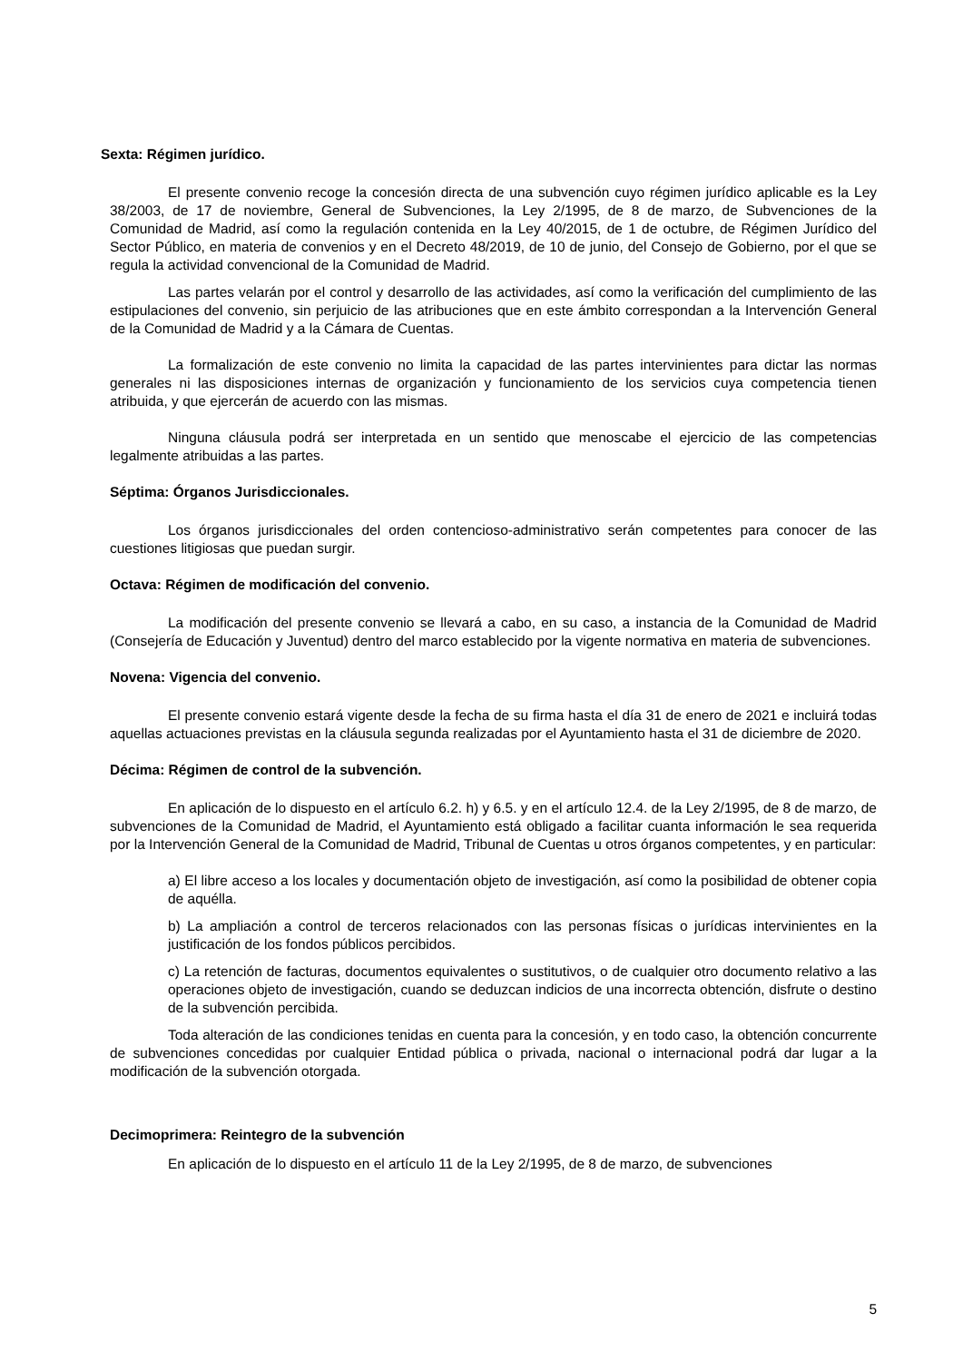Sexta: Régimen jurídico.
El presente convenio recoge la concesión directa de una subvención cuyo régimen jurídico aplicable es la Ley 38/2003, de 17 de noviembre, General de Subvenciones, la Ley 2/1995, de 8 de marzo, de Subvenciones de la Comunidad de Madrid, así como la regulación contenida en la Ley 40/2015, de 1 de octubre, de Régimen Jurídico del Sector Público, en materia de convenios y en el Decreto 48/2019, de 10 de junio, del Consejo de Gobierno, por el que se regula la actividad convencional de la Comunidad de Madrid.
Las partes velarán por el control y desarrollo de las actividades, así como la verificación del cumplimiento de las estipulaciones del convenio, sin perjuicio de las atribuciones que en este ámbito correspondan a la Intervención General de la Comunidad de Madrid y a la Cámara de Cuentas.
La formalización de este convenio no limita la capacidad de las partes intervinientes para dictar las normas generales ni las disposiciones internas de organización y funcionamiento de los servicios cuya competencia tienen atribuida, y que ejercerán de acuerdo con las mismas.
Ninguna cláusula podrá ser interpretada en un sentido que menoscabe el ejercicio de las competencias legalmente atribuidas a las partes.
Séptima: Órganos Jurisdiccionales.
Los órganos jurisdiccionales del orden contencioso-administrativo serán competentes para conocer de las cuestiones litigiosas que puedan surgir.
Octava: Régimen de modificación del convenio.
La modificación del presente convenio se llevará a cabo, en su caso, a instancia de la Comunidad de Madrid (Consejería de Educación y Juventud) dentro del marco establecido por la vigente normativa en materia de subvenciones.
Novena: Vigencia del convenio.
El presente convenio estará vigente desde la fecha de su firma hasta el día 31 de enero de 2021 e incluirá todas aquellas actuaciones previstas en la cláusula segunda realizadas por el Ayuntamiento hasta el 31 de diciembre de 2020.
Décima: Régimen de control de la subvención.
En aplicación de lo dispuesto en el artículo 6.2. h) y 6.5. y en el artículo 12.4. de la Ley 2/1995, de 8 de marzo, de subvenciones de la Comunidad de Madrid, el Ayuntamiento está obligado a facilitar cuanta información le sea requerida por la Intervención General de la Comunidad de Madrid, Tribunal de Cuentas u otros órganos competentes, y en particular:
a) El libre acceso a los locales y documentación objeto de investigación, así como la posibilidad de obtener copia de aquélla.
b) La ampliación a control de terceros relacionados con las personas físicas o jurídicas intervinientes en la justificación de los fondos públicos percibidos.
c) La retención de facturas, documentos equivalentes o sustitutivos, o de cualquier otro documento relativo a las operaciones objeto de investigación, cuando se deduzcan indicios de una incorrecta obtención, disfrute o destino de la subvención percibida.
Toda alteración de las condiciones tenidas en cuenta para la concesión, y en todo caso, la obtención concurrente de subvenciones concedidas por cualquier Entidad pública o privada, nacional o internacional podrá dar lugar a la modificación de la subvención otorgada.
Decimoprimera: Reintegro de la subvención
En aplicación de lo dispuesto en el artículo 11 de la Ley 2/1995, de 8 de marzo, de subvenciones
5